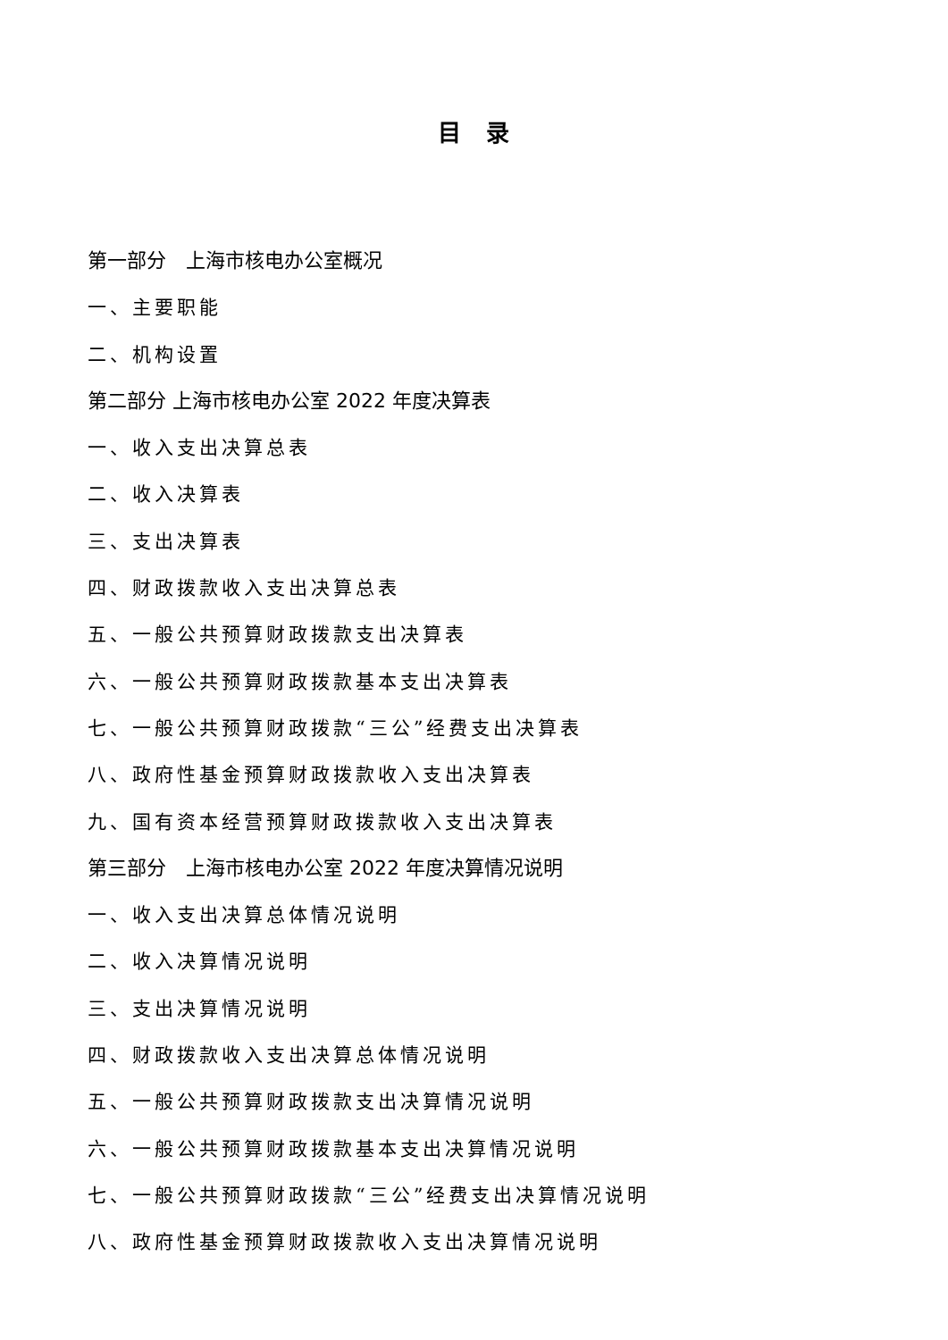目录
第一部分　上海市核电办公室概况
一、主要职能
二、机构设置
第二部分 上海市核电办公室 2022 年度决算表
一、收入支出决算总表
二、收入决算表
三、支出决算表
四、财政拨款收入支出决算总表
五、一般公共预算财政拨款支出决算表
六、一般公共预算财政拨款基本支出决算表
七、一般公共预算财政拨款“三公”经费支出决算表
八、政府性基金预算财政拨款收入支出决算表
九、国有资本经营预算财政拨款收入支出决算表
第三部分　上海市核电办公室 2022 年度决算情况说明
一、收入支出决算总体情况说明
二、收入决算情况说明
三、支出决算情况说明
四、财政拨款收入支出决算总体情况说明
五、一般公共预算财政拨款支出决算情况说明
六、一般公共预算财政拨款基本支出决算情况说明
七、一般公共预算财政拨款“三公”经费支出决算情况说明
八、政府性基金预算财政拨款收入支出决算情况说明